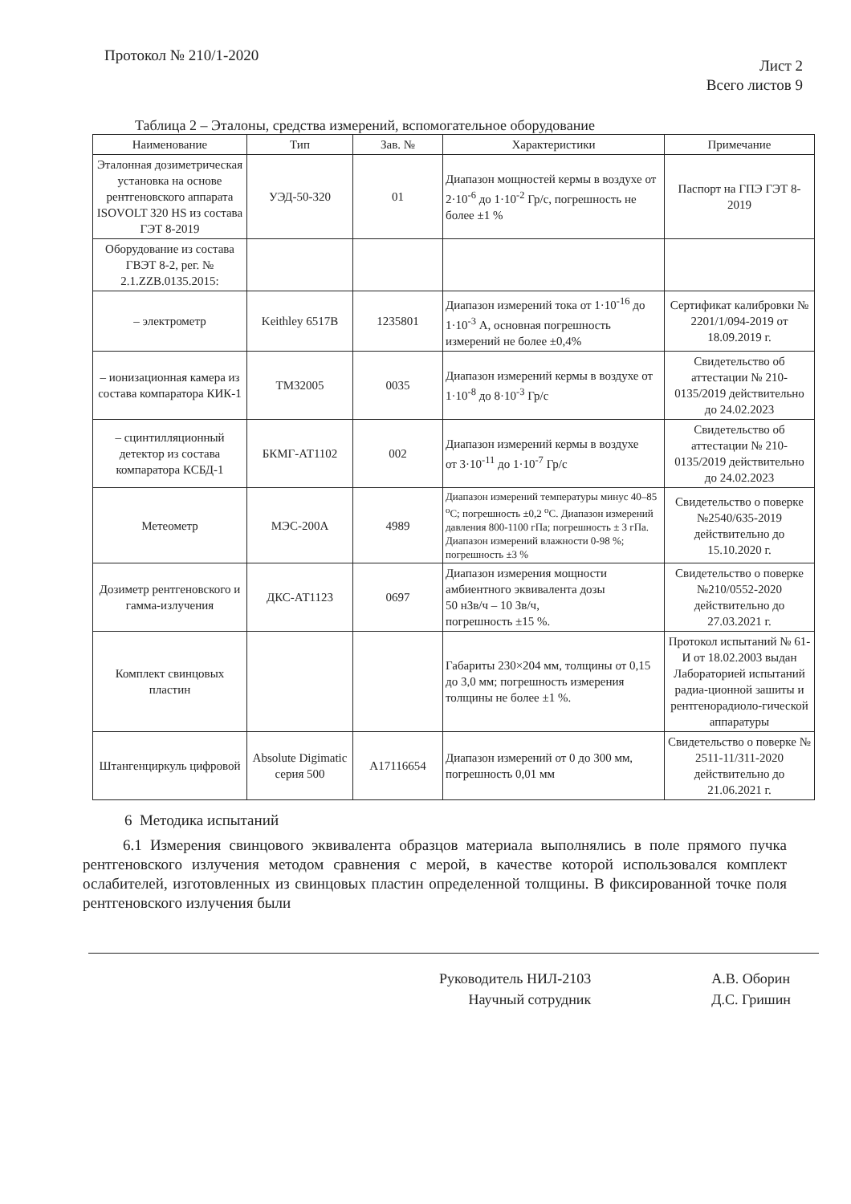Протокол № 210/1-2020
Лист 2
Всего листов 9
Таблица 2 – Эталоны, средства измерений, вспомогательное оборудование
| Наименование | Тип | Зав. № | Характеристики | Примечание |
| --- | --- | --- | --- | --- |
| Эталонная дозиметрическая установка на основе рентгеновского аппарата ISOVOLT 320 HS из состава ГЭТ 8-2019 | УЭД-50-320 | 01 | Диапазон мощностей кермы в воздухе от 2·10<sup>-6</sup> до 1·10<sup>-2</sup> Гр/с, погрешность не более ±1 % | Паспорт на ГПЭ ГЭТ 8-2019 |
| Оборудование из состава ГВЭТ 8-2, рег. № 2.1.ZZB.0135.2015: | | | | |
| – электрометр | Keithley 6517B | 1235801 | Диапазон измерений тока от 1·10<sup>-16</sup> до 1·10<sup>-3</sup> А, основная погрешность измерений не более ±0,4% | Сертификат калибровки № 2201/1/094-2019 от 18.09.2019 г. |
| – ионизационная камера из состава компаратора КИК-1 | TM32005 | 0035 | Диапазон измерений кермы в воздухе от 1·10<sup>-8</sup> до 8·10<sup>-3</sup> Гр/с | Свидетельство об аттестации № 210-0135/2019 действительно до 24.02.2023 |
| – сцинтилляционный детектор из состава компаратора КСБД-1 | БКМГ-АТ1102 | 002 | Диапазон измерений кермы в воздухе от 3·10<sup>-11</sup> до 1·10<sup>-7</sup> Гр/с | Свидетельство об аттестации № 210-0135/2019 действительно до 24.02.2023 |
| Метеометр | МЭС-200А | 4989 | Диапазон измерений температуры минус 40–85 <sup>о</sup>С; погрешность ±0,2 <sup>о</sup>С. Диапазон измерений давления 800-1100 гПа; погрешность ± 3 гПа. Диапазон измерений влажности 0-98 %; погрешность ±3 % | Свидетельство о поверке №2540/635-2019 действительно до 15.10.2020 г. |
| Дозиметр рентгеновского и гамма-излучения | ДКС-АТ1123 | 0697 | Диапазон измерения мощности амбиентного эквивалента дозы 50 нЗв/ч – 10 Зв/ч, погрешность ±15 %. | Свидетельство о поверке №210/0552-2020 действительно до 27.03.2021 г. |
| Комплект свинцовых пластин | | | Габариты 230×204 мм, толщины от 0,15 до 3,0 мм; погрешность измерения толщины не более ±1 %. | Протокол испытаний № 61-И от 18.02.2003 выдан Лабораторией испытаний радиа-ционной зашиты и рентгенорадиоло-гической аппаратуры |
| Штангенциркуль цифровой | Absolute Digimatic серия 500 | A17116654 | Диапазон измерений от 0 до 300 мм, погрешность 0,01 мм | Свидетельство о поверке № 2511-11/311-2020 действительно до 21.06.2021 г. |
6 Методика испытаний
6.1 Измерения свинцового эквивалента образцов материала выполнялись в поле прямого пучка рентгеновского излучения методом сравнения с мерой, в качестве которой использовался комплект ослабителей, изготовленных из свинцовых пластин определенной толщины. В фиксированной точке поля рентгеновского излучения были
Руководитель НИЛ-2103
Научный сотрудник
А.В. Оборин
Д.С. Гришин